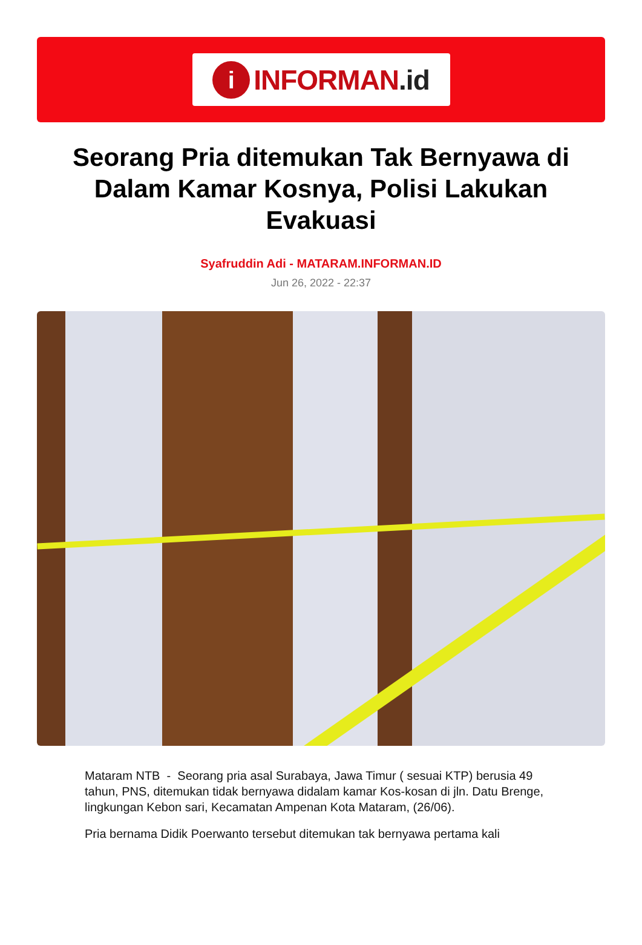i
INFORMAN.id
Seorang Pria ditemukan Tak Bernyawa di Dalam Kamar Kosnya, Polisi Lakukan Evakuasi
Syafruddin Adi - MATARAM.INFORMAN.ID
Jun 26, 2022 - 22:37
Mataram NTB - Seorang pria asal Surabaya, Jawa Timur ( sesuai KTP) berusia 49 tahun, PNS, ditemukan tidak bernyawa didalam kamar Kos-kosan di jln. Datu Brenge, lingkungan Kebon sari, Kecamatan Ampenan Kota Mataram, (26/06).
Pria bernama Didik Poerwanto tersebut ditemukan tak bernyawa pertama kali